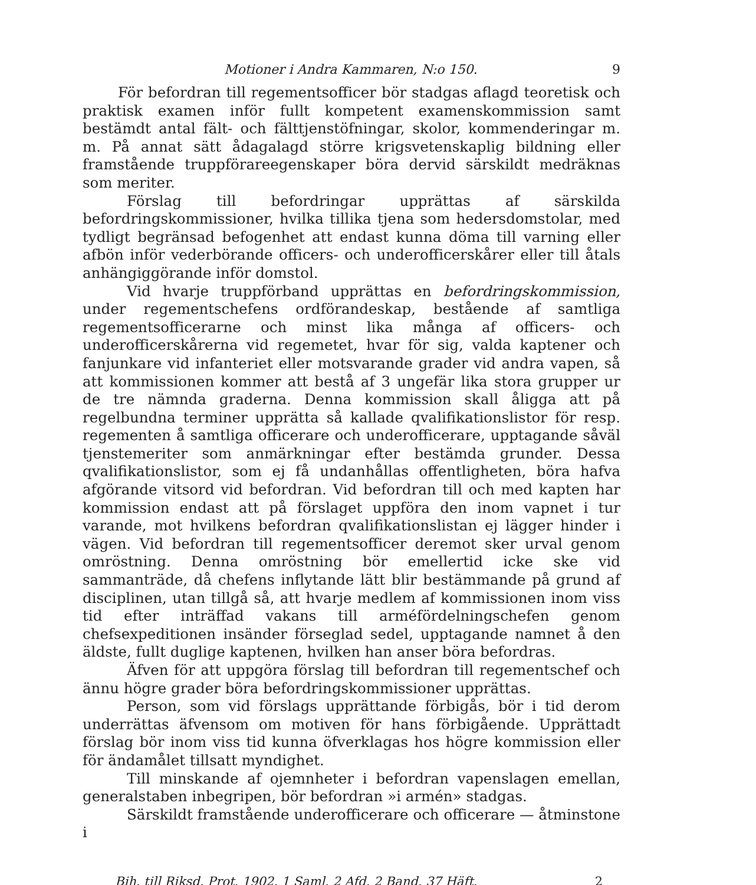Motioner i Andra Kammaren, N:o 150. 9
För befordran till regementsofficer bör stadgas aflagd teoretisk och praktisk examen inför fullt kompetent examenskommission samt bestämdt antal fält- och fälttjenstöfningar, skolor, kommenderingar m. m. På annat sätt ådagalagd större krigsvetenskaplig bildning eller framstående truppförareegenskaper böra dervid särskildt medräknas som meriter.
Förslag till befordringar upprättas af särskilda befordringskommissioner, hvilka tillika tjena som hedersdomstolar, med tydligt begränsad befogenhet att endast kunna döma till varning eller afbön inför vederbörande officers- och underofficerskårer eller till åtals anhängiggörande inför domstol.
Vid hvarje truppförband upprättas en befordringskommission, under regementschefens ordförandeskap, bestående af samtliga regementsofficerarne och minst lika många af officers- och underofficerskårerna vid regemetet, hvar för sig, valda kaptener och fanjunkare vid infanteriet eller motsvarande grader vid andra vapen, så att kommissionen kommer att bestå af 3 ungefär lika stora grupper ur de tre nämnda graderna. Denna kommission skall åligga att på regelbundna terminer upprätta så kallade qvalifikationslistor för resp. regementen å samtliga officerare och underofficerare, upptagande såväl tjenstemeriter som anmärkningar efter bestämda grunder. Dessa qvalifikationslistor, som ej få undanhållas offentligheten, böra hafva afgörande vitsord vid befordran. Vid befordran till och med kapten har kommission endast att på förslaget uppföra den inom vapnet i tur varande, mot hvilkens befordran qvalifikationslistan ej lägger hinder i vägen. Vid befordran till regementsofficer deremot sker urval genom omröstning. Denna omröstning bör emellertid icke ske vid sammanträde, då chefens inflytande lätt blir bestämmande på grund af disciplinen, utan tillgå så, att hvarje medlem af kommissionen inom viss tid efter inträffad vakans till arméfördelningschefen genom chefsexpeditionen insänder förseglad sedel, upptagande namnet å den äldste, fullt duglige kaptenen, hvilken han anser böra befordras.
Äfven för att uppgöra förslag till befordran till regementschef och ännu högre grader böra befordringskommissioner upprättas.
Person, som vid förslags upprättande förbigås, bör i tid derom underrättas äfvensom om motiven för hans förbigående. Upprättadt förslag bör inom viss tid kunna öfverklagas hos högre kommission eller för ändamålet tillsatt myndighet.
Till minskande af ojemnheter i befordran vapenslagen emellan, generalstaben inbegripen, bör befordran »i armén» stadgas.
Särskildt framstående underofficerare och officerare — åtminstone i
Bih. till Riksd. Prot. 1902. 1 Saml. 2 Afd. 2 Band. 37 Häft. 2